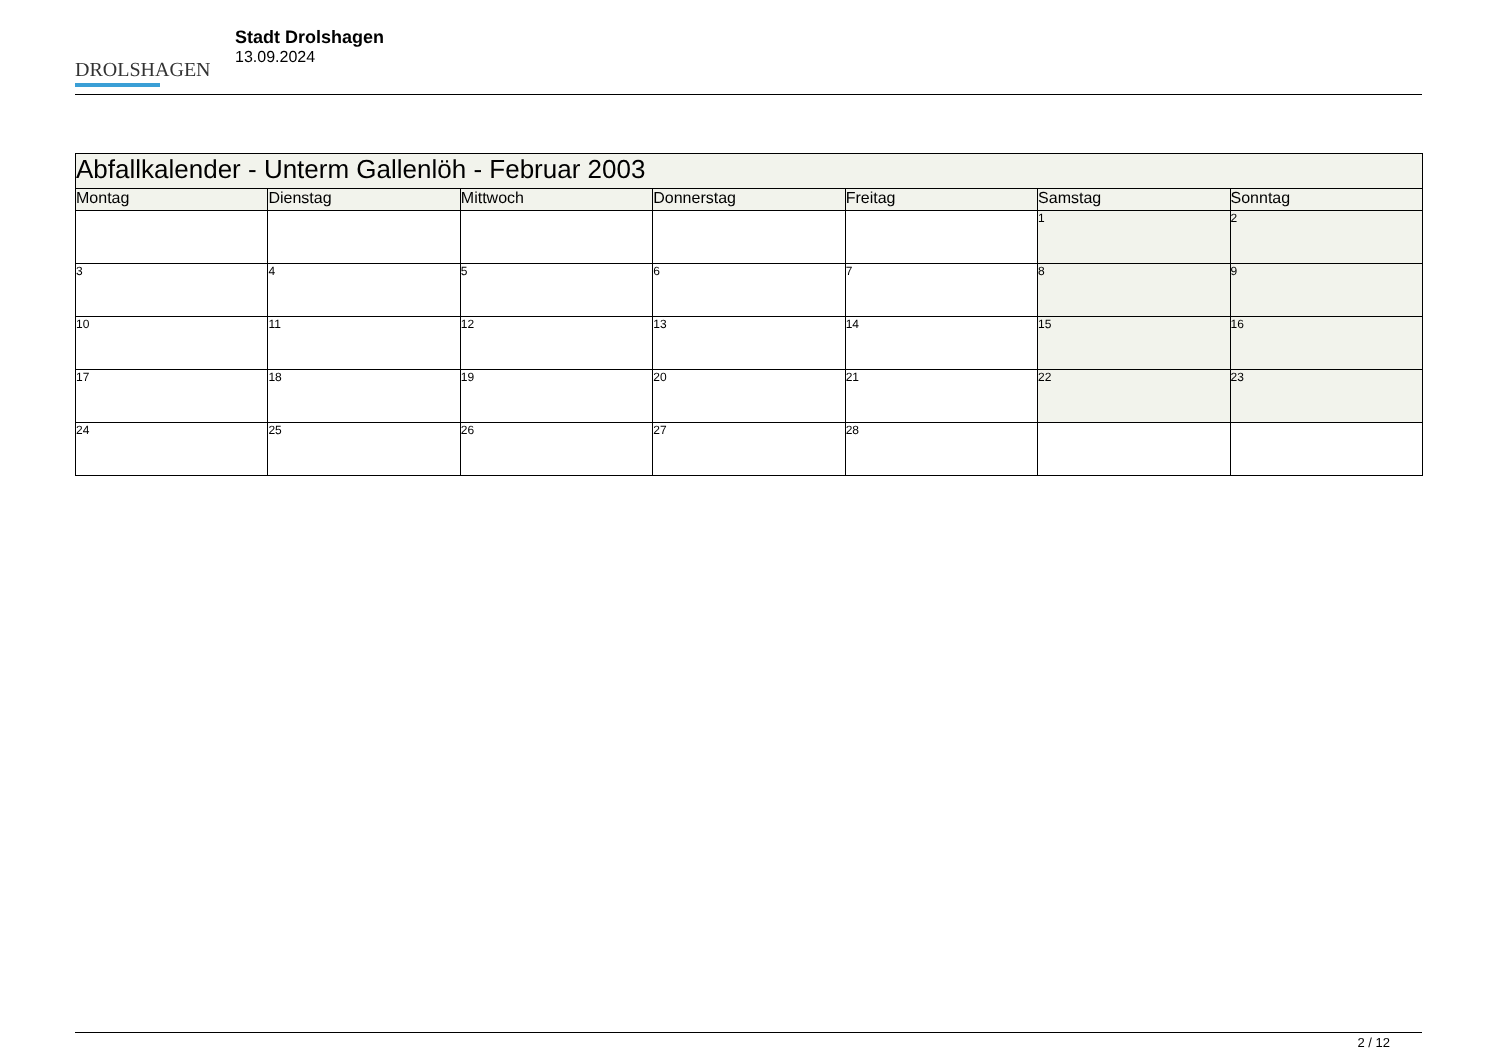DROLSHAGEN
Stadt Drolshagen
13.09.2024
| Abfallkalender - Unterm Gallenlöh - Februar 2003 | | | | | | |
| --- | --- | --- | --- | --- | --- | --- |
| Montag | Dienstag | Mittwoch | Donnerstag | Freitag | Samstag | Sonntag |
| | | | | | 1 | 2 |
| 3 | 4 | 5 | 6 | 7 | 8 | 9 |
| 10 | 11 | 12 | 13 | 14 | 15 | 16 |
| 17 | 18 | 19 | 20 | 21 | 22 | 23 |
| 24 | 25 | 26 | 27 | 28 | | |
2 / 12